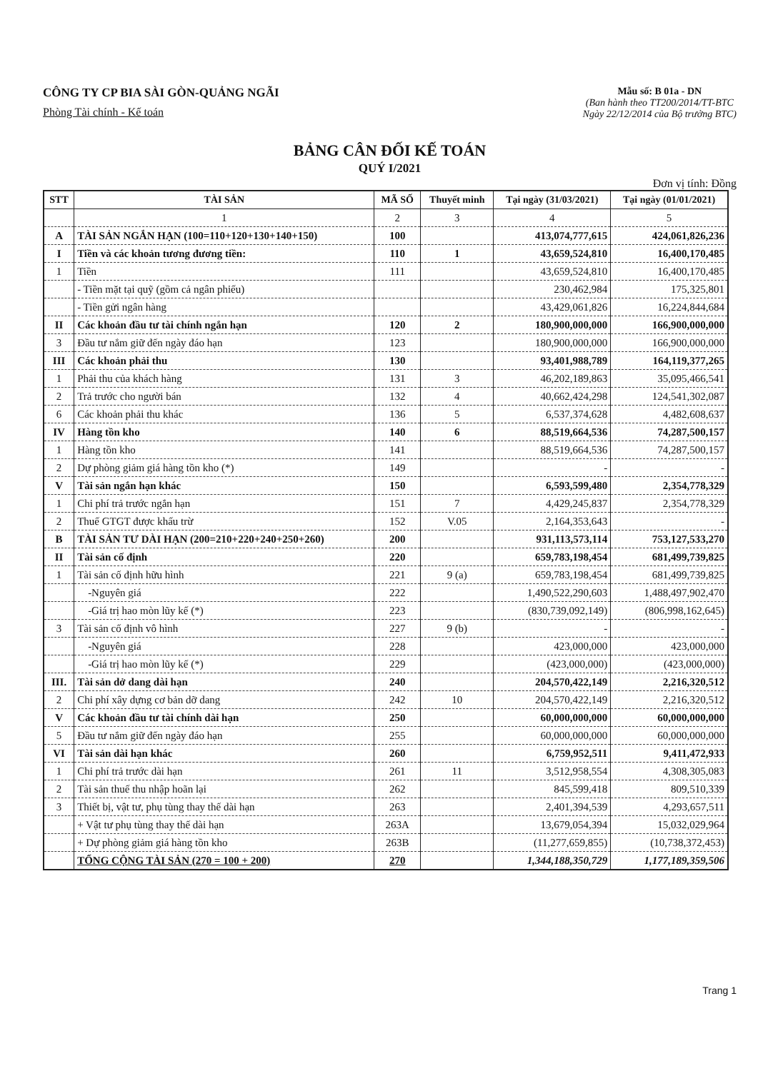CÔNG TY CP BIA SÀI GÒN-QUẢNG NGÃI
Phòng Tài chính - Kế toán
Mẫu số: B 01a - DN
(Ban hành theo TT200/2014/TT-BTC
Ngày 22/12/2014 của Bộ trưởng BTC)
BẢNG CÂN ĐỐI KẾ TOÁN
QUÝ I/2021
Đơn vị tính: Đồng
| STT | TÀI SẢN | MÃ SỐ | Thuyết minh | Tại ngày (31/03/2021) | Tại ngày (01/01/2021) |
| --- | --- | --- | --- | --- | --- |
| | 1 | 2 | 3 | 4 | 5 |
| A | TÀI SẢN NGẮN HẠN (100=110+120+130+140+150) | 100 | | 413,074,777,615 | 424,061,826,236 |
| I | Tiền và các khoản tương đương tiền: | 110 | 1 | 43,659,524,810 | 16,400,170,485 |
| 1 | Tiền | 111 | | 43,659,524,810 | 16,400,170,485 |
| | - Tiền mặt tại quỹ (gồm cả ngân phiếu) | | | 230,462,984 | 175,325,801 |
| | - Tiền gửi ngân hàng | | | 43,429,061,826 | 16,224,844,684 |
| II | Các khoản đầu tư tài chính ngắn hạn | 120 | 2 | 180,900,000,000 | 166,900,000,000 |
| 3 | Đầu tư nắm giữ đến ngày đáo hạn | 123 | | 180,900,000,000 | 166,900,000,000 |
| III | Các khoản phải thu | 130 | | 93,401,988,789 | 164,119,377,265 |
| 1 | Phải thu của khách hàng | 131 | 3 | 46,202,189,863 | 35,095,466,541 |
| 2 | Trả trước cho người bán | 132 | 4 | 40,662,424,298 | 124,541,302,087 |
| 6 | Các khoản phải thu khác | 136 | 5 | 6,537,374,628 | 4,482,608,637 |
| IV | Hàng tồn kho | 140 | 6 | 88,519,664,536 | 74,287,500,157 |
| 1 | Hàng tồn kho | 141 | | 88,519,664,536 | 74,287,500,157 |
| 2 | Dự phòng giảm giá hàng tồn kho (*) | 149 | | - | - |
| V | Tài sản ngắn hạn khác | 150 | | 6,593,599,480 | 2,354,778,329 |
| 1 | Chi phí trả trước ngắn hạn | 151 | 7 | 4,429,245,837 | 2,354,778,329 |
| 2 | Thuế GTGT được khấu trừ | 152 | V.05 | 2,164,353,643 | - |
| B | TÀI SẢN TƯ DÀI HẠN (200=210+220+240+250+260) | 200 | | 931,113,573,114 | 753,127,533,270 |
| II | Tài sản cố định | 220 | | 659,783,198,454 | 681,499,739,825 |
| 1 | Tài sản cố định hữu hình | 221 | 9 (a) | 659,783,198,454 | 681,499,739,825 |
| | -Nguyên giá | 222 | | 1,490,522,290,603 | 1,488,497,902,470 |
| | -Giá trị hao mòn lũy kế (*) | 223 | | (830,739,092,149) | (806,998,162,645) |
| 3 | Tài sản cố định vô hình | 227 | 9 (b) | - | - |
| | -Nguyên giá | 228 | | 423,000,000 | 423,000,000 |
| | -Giá trị hao mòn lũy kế (*) | 229 | | (423,000,000) | (423,000,000) |
| III. | Tài sản dở dang dài hạn | 240 | | 204,570,422,149 | 2,216,320,512 |
| 2 | Chi phí xây dựng cơ bản dỡ dang | 242 | 10 | 204,570,422,149 | 2,216,320,512 |
| V | Các khoản đầu tư tài chính dài hạn | 250 | | 60,000,000,000 | 60,000,000,000 |
| 5 | Đầu tư nắm giữ đến ngày đáo hạn | 255 | | 60,000,000,000 | 60,000,000,000 |
| VI | Tài sản dài hạn khác | 260 | | 6,759,952,511 | 9,411,472,933 |
| 1 | Chi phí trả trước dài hạn | 261 | 11 | 3,512,958,554 | 4,308,305,083 |
| 2 | Tài sản thuế thu nhập hoãn lại | 262 | | 845,599,418 | 809,510,339 |
| 3 | Thiết bị, vật tư, phụ tùng thay thế dài hạn | 263 | | 2,401,394,539 | 4,293,657,511 |
| | + Vật tư phụ tùng thay thế dài hạn | 263A | | 13,679,054,394 | 15,032,029,964 |
| | + Dự phòng giảm giá hàng tồn kho | 263B | | (11,277,659,855) | (10,738,372,453) |
| | TỔNG CỘNG TÀI SẢN (270 = 100 + 200) | 270 | | 1,344,188,350,729 | 1,177,189,359,506 |
Trang 1